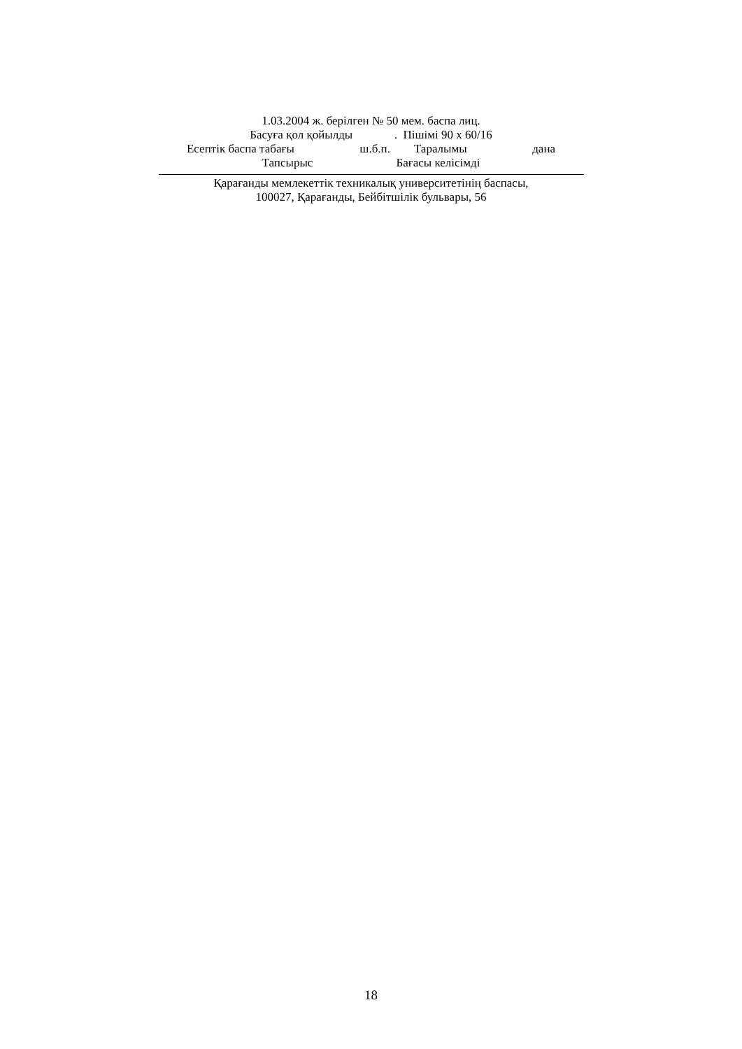1.03.2004 ж. берілген № 50 мем. баспа лиц.
Басуға қол қойылды . Пішімі 90 х 60/16
Есептік баспа табағы ш.б.п. Таралымы дана
Тапсырыс Бағасы келісімді
Қарағанды мемлекеттік техникалық университетінің баспасы,
100027, Қарағанды, Бейбітшілік бульвары, 56
18